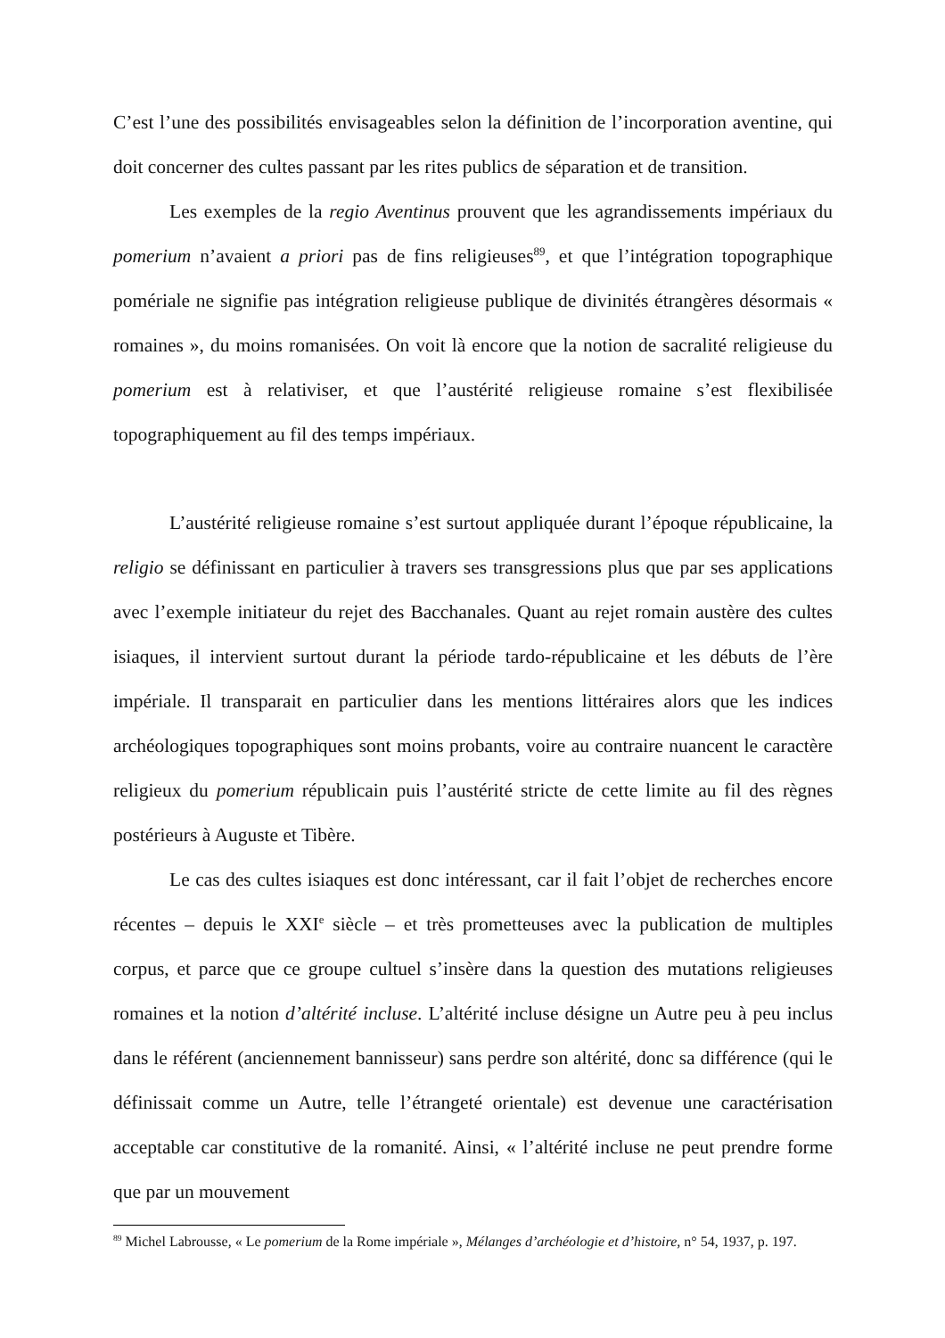C’est l’une des possibilités envisageables selon la définition de l’incorporation aventine, qui doit concerner des cultes passant par les rites publics de séparation et de transition.
Les exemples de la regio Aventinus prouvent que les agrandissements impériaux du pomerium n’avaient a priori pas de fins religieuses<sup>89</sup>, et que l’intégration topographique pomériale ne signifie pas intégration religieuse publique de divinités étrangères désormais « romaines », du moins romanisées. On voit là encore que la notion de sacralité religieuse du pomerium est à relativiser, et que l’austérité religieuse romaine s’est flexibilisée topographiquement au fil des temps impériaux.
L’austérité religieuse romaine s’est surtout appliquée durant l’époque républicaine, la religio se définissant en particulier à travers ses transgressions plus que par ses applications avec l’exemple initiateur du rejet des Bacchanales. Quant au rejet romain austère des cultes isiaques, il intervient surtout durant la période tardo-républicaine et les débuts de l’ère impériale. Il transparait en particulier dans les mentions littéraires alors que les indices archéologiques topographiques sont moins probants, voire au contraire nuancent le caractère religieux du pomerium républicain puis l’austérité stricte de cette limite au fil des règnes postérieurs à Auguste et Tibère.
Le cas des cultes isiaques est donc intéressant, car il fait l’objet de recherches encore récentes – depuis le XXI<sup>e</sup> siècle – et très prometteuses avec la publication de multiples corpus, et parce que ce groupe cultuel s’insère dans la question des mutations religieuses romaines et la notion d’altérité incluse. L’altérité incluse désigne un Autre peu à peu inclus dans le référent (anciennement bannisseur) sans perdre son altérité, donc sa différence (qui le définissait comme un Autre, telle l’étrangeté orientale) est devenue une caractérisation acceptable car constitutive de la romanité. Ainsi, « l’altérité incluse ne peut prendre forme que par un mouvement
<sup>89</sup> Michel Labrousse, « Le pomerium de la Rome impériale », Mélanges d’archéologie et d’histoire, n° 54, 1937, p. 197.